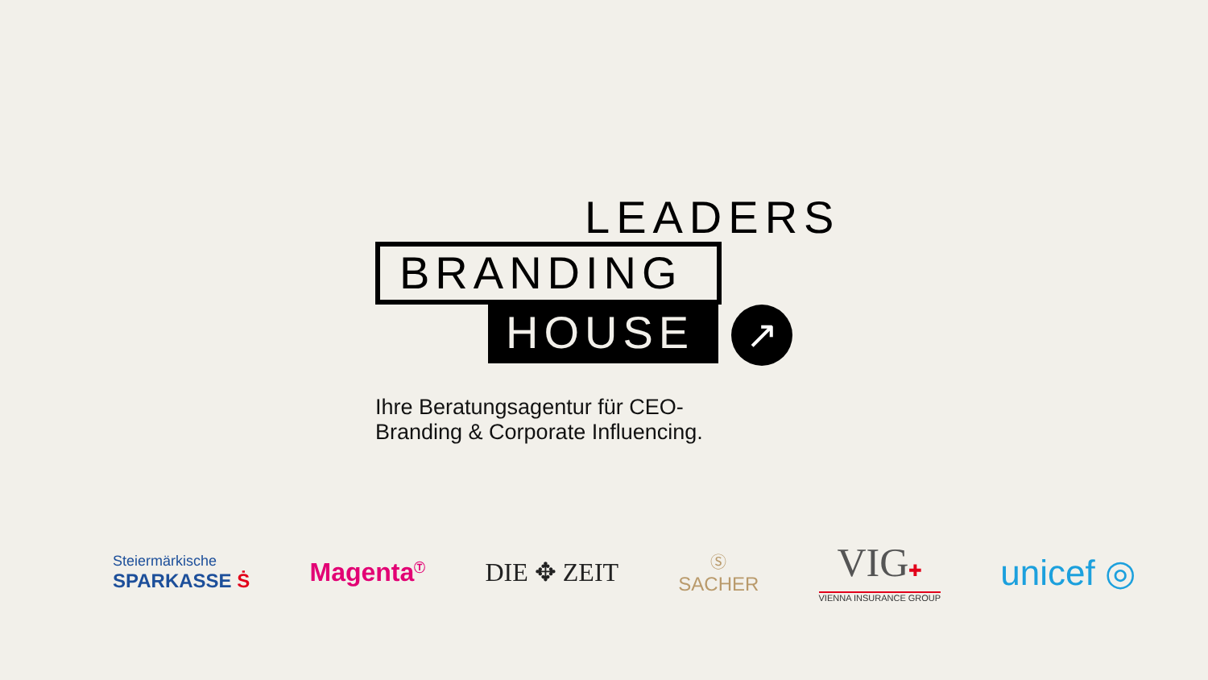LEADERS
BRANDING
HOUSE
↗
Ihre Beratungsagentur für CEO-
Branding & Corporate Influencing.
Steiermärkische
SPARKASSE Ṡ
Magenta<sup>Ⓣ</sup>
DIE ✥ ZEIT
Ⓢ
SACHER
VIG✚
VIENNA INSURANCE GROUP
unicef ◎